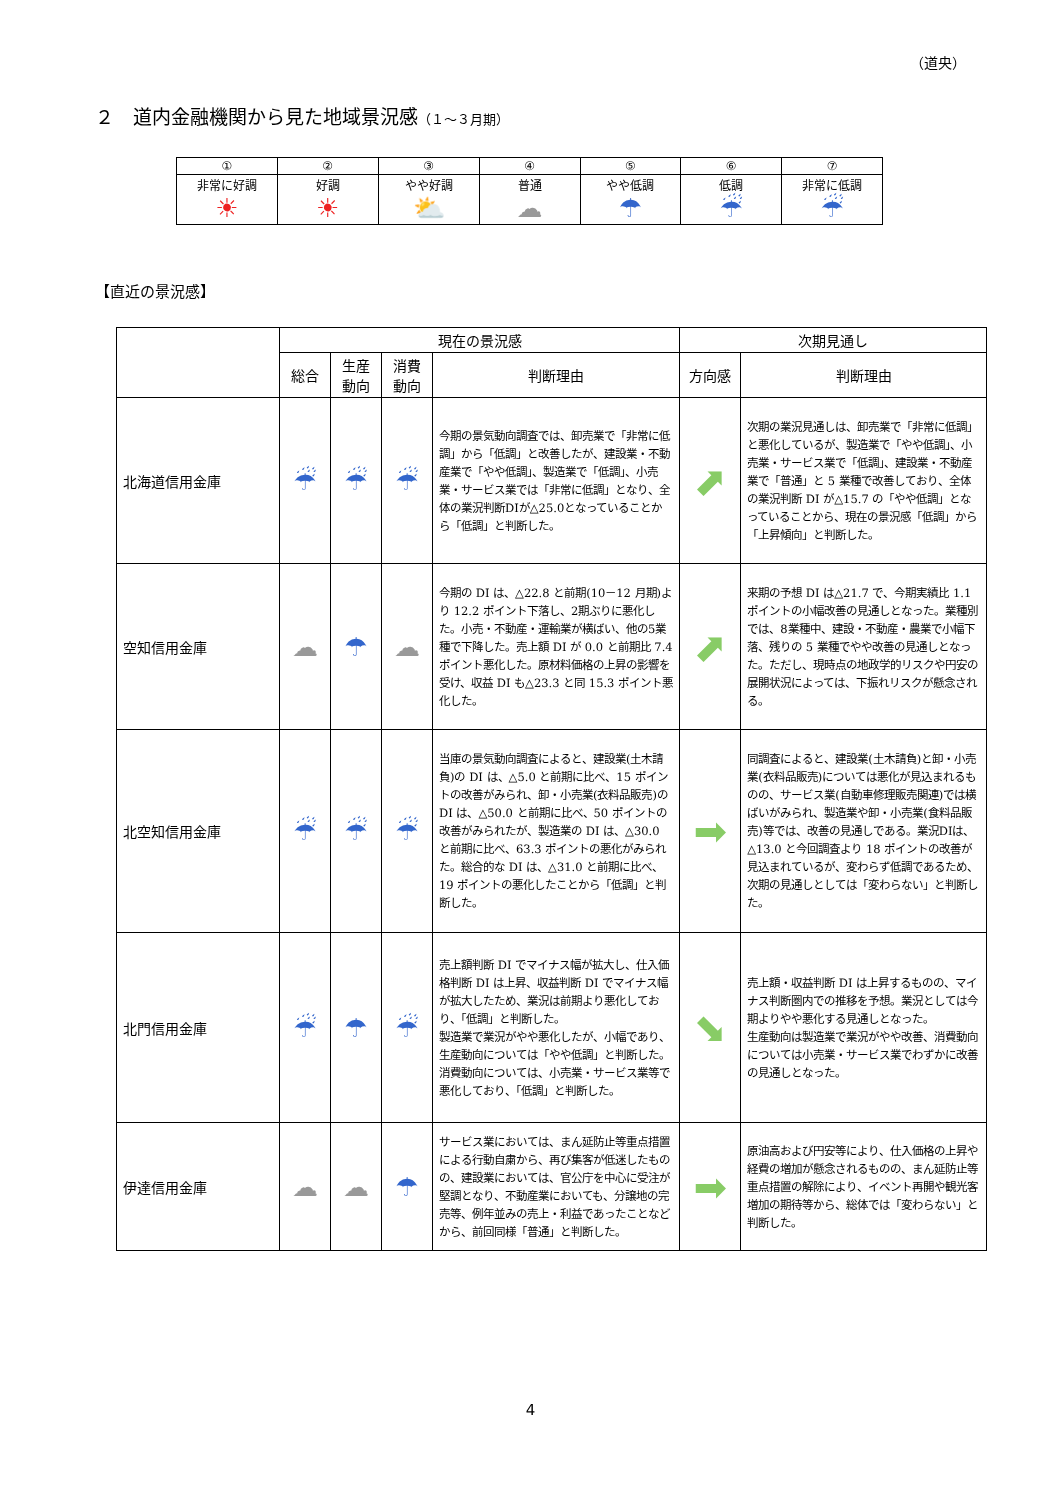（道央）
２　道内金融機関から見た地域景況感（１～３月期）
| ① | ② | ③ | ④ | ⑤ | ⑥ | ⑦ |
| 非常に好調 ☀ | 好調 ☀ | やや好調 ⛅ | 普通 ☁ | やや低調 ☂ | 低調 ☔ | 非常に低調 ☔ |
【直近の景況感】
| | 現在の景況感 | | | | 次期見通し | |
| --- | --- | --- | --- | --- | --- | --- |
| | 総合 | 生産 動向 | 消費 動向 | 判断理由 | 方向感 | 判断理由 |
| 北海道信用金庫 | ☔ | ☔ | ☔ | 今期の景気動向調査では、卸売業で「非常に低調」から「低調」と改善したが、建設業・不動産業で「やや低調」、製造業で「低調」、小売業・サービス業では「非常に低調」となり、全体の業況判断DIが△25.0となっていることから「低調」と判断した。 | ⬈ | 次期の業況見通しは、卸売業で「非常に低調」と悪化しているが、製造業で「やや低調」、小売業・サービス業で「低調」、建設業・不動産業で「普通」と 5 業種で改善しており、全体の業況判断 DI が△15.7 の「やや低調」となっていることから、現在の景況感「低調」から「上昇傾向」と判断した。 |
| 空知信用金庫 | ☁ | ☂ | ☁ | 今期の DI は、△22.8 と前期(10－12 月期)より 12.2 ポイント下落し、2期ぶりに悪化した。小売・不動産・運輸業が横ばい、他の5業種で下降した。売上額 DI が 0.0 と前期比 7.4 ポイント悪化した。原材料価格の上昇の影響を受け、収益 DI も△23.3 と同 15.3 ポイント悪化した。 | ⬈ | 来期の予想 DI は△21.7 で、今期実績比 1.1 ポイントの小幅改善の見通しとなった。業種別では、8業種中、建設・不動産・農業で小幅下落、残りの 5 業種でやや改善の見通しとなった。ただし、現時点の地政学的リスクや円安の展開状況によっては、下振れリスクが懸念される。 |
| 北空知信用金庫 | ☔ | ☔ | ☔ | 当庫の景気動向調査によると、建設業(土木請負)の DI は、△5.0 と前期に比べ、15 ポイントの改善がみられ、卸・小売業(衣料品販売)の DI は、△50.0 と前期に比べ、50 ポイントの改善がみられたが、製造業の DI は、△30.0 と前期に比べ、63.3 ポイントの悪化がみられた。総合的な DI は、△31.0 と前期に比べ、19 ポイントの悪化したことから「低調」と判断した。 | ➡ | 同調査によると、建設業(土木請負)と卸・小売業(衣料品販売)については悪化が見込まれるものの、サービス業(自動車修理販売関連)では横ばいがみられ、製造業や卸・小売業(食料品販売)等では、改善の見通しである。業況DIは、△13.0 と今回調査より 18 ポイントの改善が見込まれているが、変わらず低調であるため、次期の見通しとしては「変わらない」と判断した。 |
| 北門信用金庫 | ☔ | ☂ | ☔ | 売上額判断 DI でマイナス幅が拡大し、仕入価格判断 DI は上昇、収益判断 DI でマイナス幅が拡大したため、業況は前期より悪化しており、「低調」と判断した。 製造業で業況がやや悪化したが、小幅であり、生産動向については「やや低調」と判断した。 消費動向については、小売業・サービス業等で悪化しており、「低調」と判断した。 | ⬊ | 売上額・収益判断 DI は上昇するものの、マイナス判断圏内での推移を予想。業況としては今期よりやや悪化する見通しとなった。 生産動向は製造業で業況がやや改善、消費動向については小売業・サービス業でわずかに改善の見通しとなった。 |
| 伊達信用金庫 | ☁ | ☁ | ☂ | サービス業においては、まん延防止等重点措置による行動自粛から、再び集客が低迷したものの、建設業においては、官公庁を中心に受注が堅調となり、不動産業においても、分譲地の完売等、例年並みの売上・利益であったことなどから、前回同様「普通」と判断した。 | ➡ | 原油高および円安等により、仕入価格の上昇や経費の増加が懸念されるものの、まん延防止等重点措置の解除により、イベント再開や観光客増加の期待等から、総体では「変わらない」と判断した。 |
4